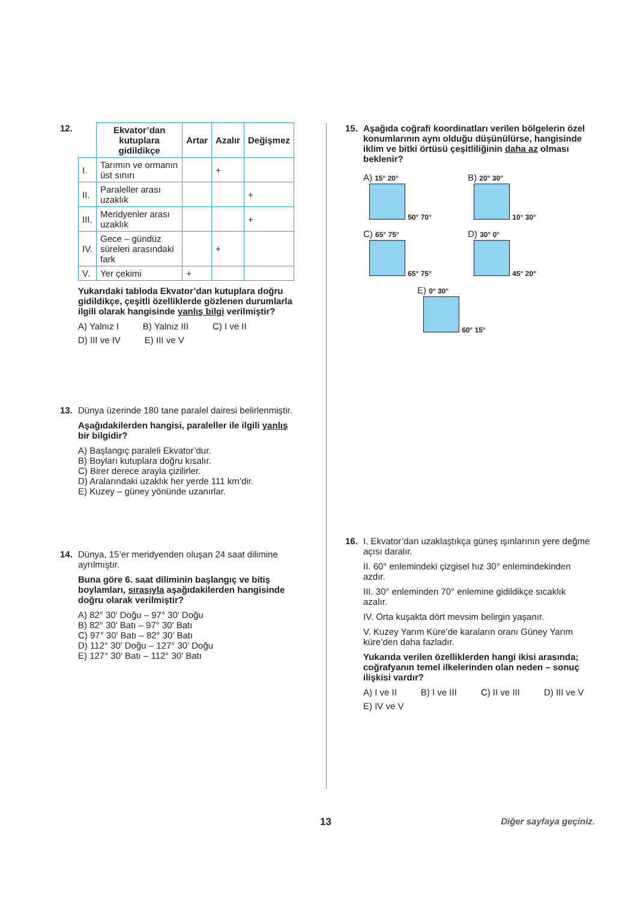12.
| | Ekvator’dan kutuplara gidildikçe | Artar | Azalır | Değişmez |
| I. | Tarımın ve ormanın üst sınırı | | + | |
| II. | Paraleller arası uzaklık | | | + |
| III. | Meridyenler arası uzaklık | | | + |
| IV. | Gece – gündüz süreleri arasındaki fark | | + | |
| V. | Yer çekimi | + | | |
Yukarıdaki tabloda Ekvator’dan kutuplara doğru gidildikçe, çeşitli özelliklerde gözlenen durumlarla ilgili olarak hangisinde yanlış bilgi verilmiştir?
A) Yalnız I B) Yalnız III C) I ve II D) III ve IV E) III ve V
13. Dünya üzerinde 180 tane paralel dairesi belirlenmiştir.
Aşağıdakilerden hangisi, paraleller ile ilgili yanlış bir bilgidir?
A) Başlangıç paraleli Ekvator’dur.
B) Boyları kutuplara doğru kısalır.
C) Birer derece arayla çizilirler.
D) Aralarındaki uzaklık her yerde 111 km’dir.
E) Kuzey – güney yönünde uzanırlar.
14. Dünya, 15’er meridyenden oluşan 24 saat dilimine ayrılmıştır.
Buna göre 6. saat diliminin başlangıç ve bitiş boylamları, sırasıyla aşağıdakilerden hangisinde doğru olarak verilmiştir?
A) 82° 30' Doğu – 97° 30' Doğu
B) 82° 30' Batı – 97° 30' Batı
C) 97° 30' Batı – 82° 30' Batı
D) 112° 30' Doğu – 127° 30' Doğu
E) 127° 30' Batı – 112° 30' Batı
15. Aşağıda coğrafi koordinatları verilen bölgelerin özel konumlarının aynı olduğu düşünülürse, hangisinde iklim ve bitki örtüsü çeşitliliğinin daha az olması beklenir?
A) 15° 20°
50° 70°
B) 20° 30°
10° 30°
C) 65° 75°
65° 75°
D) 30° 0°
45° 20°
E) 0° 30°
60° 15°
16. I. Ekvator’dan uzaklaştıkça güneş ışınlarının yere değme açısı daralır.
II. 60° enlemindeki çizgisel hız 30° enlemindekinden azdır.
III. 30° enleminden 70° enlemine gidildikçe sıcaklık azalır.
IV. Orta kuşakta dört mevsim belirgin yaşanır.
V. Kuzey Yarım Küre’de karaların oranı Güney Yarım küre’den daha fazladır.
Yukarıda verilen özelliklerden hangi ikisi arasında; coğrafyanın temel ilkelerinden olan neden – sonuç ilişkisi vardır?
A) I ve II B) I ve III C) II ve III D) III ve V E) IV ve V
13 Diğer sayfaya geçiniz.